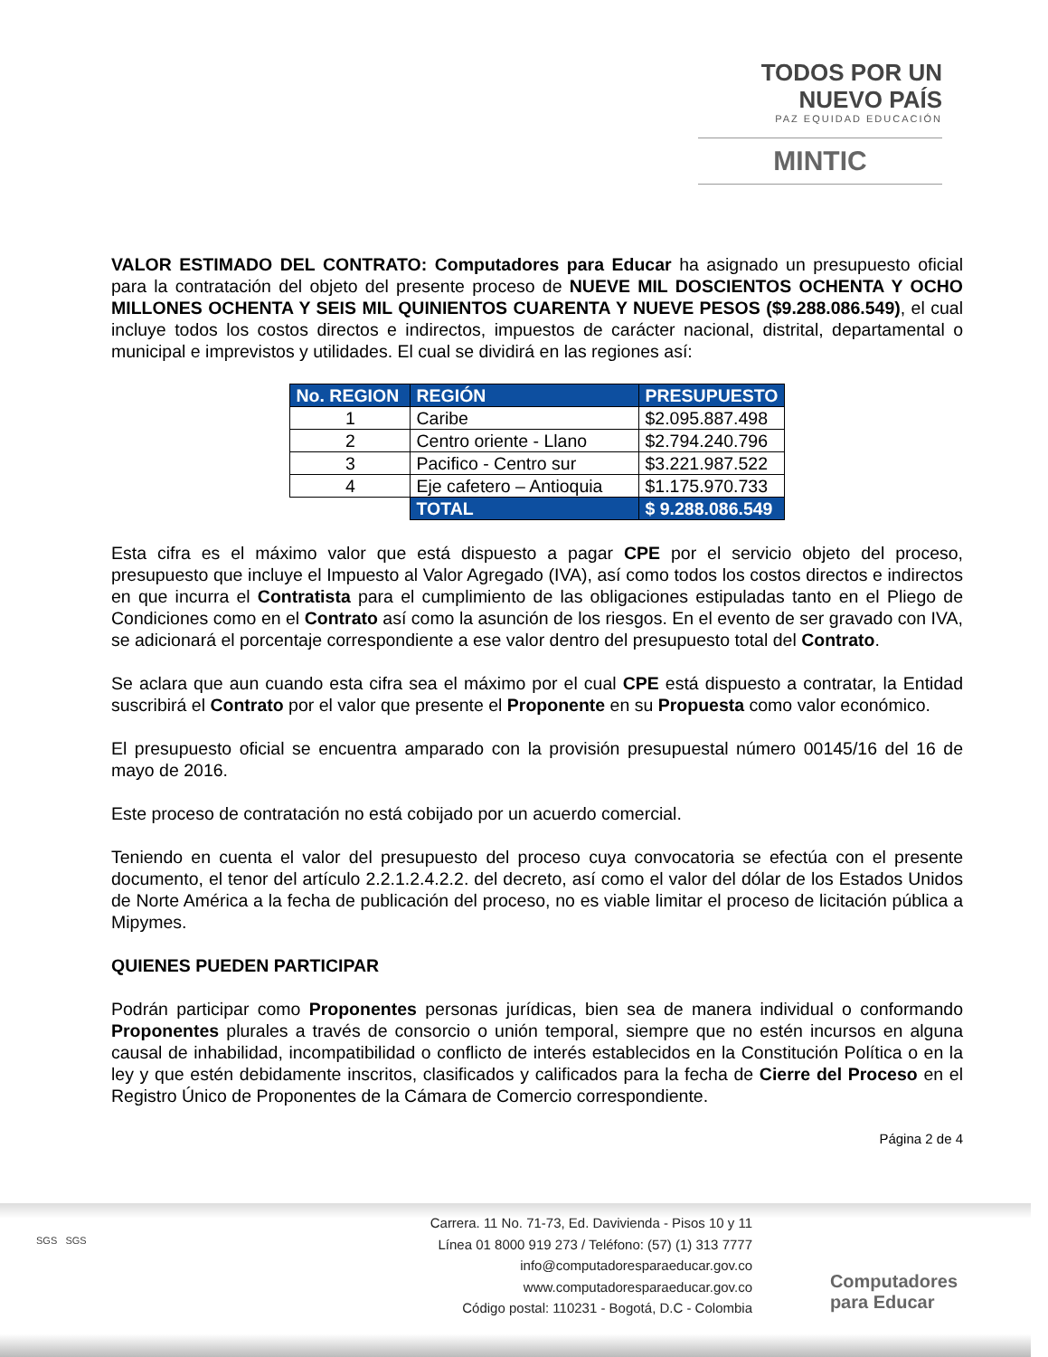TODOS POR UN
NUEVO PAÍS
PAZ EQUIDAD EDUCACIÓN
MINTIC
VALOR ESTIMADO DEL CONTRATO: Computadores para Educar ha asignado un presupuesto oficial para la contratación del objeto del presente proceso de NUEVE MIL DOSCIENTOS OCHENTA Y OCHO MILLONES OCHENTA Y SEIS MIL QUINIENTOS CUARENTA Y NUEVE PESOS ($9.288.086.549), el cual incluye todos los costos directos e indirectos, impuestos de carácter nacional, distrital, departamental o municipal e imprevistos y utilidades. El cual se dividirá en las regiones así:
| No. REGION | REGIÓN | PRESUPUESTO |
| --- | --- | --- |
| 1 | Caribe | $2.095.887.498 |
| 2 | Centro oriente - Llano | $2.794.240.796 |
| 3 | Pacifico - Centro sur | $3.221.987.522 |
| 4 | Eje cafetero – Antioquia | $1.175.970.733 |
| | TOTAL | $ 9.288.086.549 |
Esta cifra es el máximo valor que está dispuesto a pagar CPE por el servicio objeto del proceso, presupuesto que incluye el Impuesto al Valor Agregado (IVA), así como todos los costos directos e indirectos en que incurra el Contratista para el cumplimiento de las obligaciones estipuladas tanto en el Pliego de Condiciones como en el Contrato así como la asunción de los riesgos. En el evento de ser gravado con IVA, se adicionará el porcentaje correspondiente a ese valor dentro del presupuesto total del Contrato.
Se aclara que aun cuando esta cifra sea el máximo por el cual CPE está dispuesto a contratar, la Entidad suscribirá el Contrato por el valor que presente el Proponente en su Propuesta como valor económico.
El presupuesto oficial se encuentra amparado con la provisión presupuestal número 00145/16 del 16 de mayo de 2016.
Este proceso de contratación no está cobijado por un acuerdo comercial.
Teniendo en cuenta el valor del presupuesto del proceso cuya convocatoria se efectúa con el presente documento, el tenor del artículo 2.2.1.2.4.2.2. del decreto, así como el valor del dólar de los Estados Unidos de Norte América a la fecha de publicación del proceso, no es viable limitar el proceso de licitación pública a Mipymes.
QUIENES PUEDEN PARTICIPAR
Podrán participar como Proponentes personas jurídicas, bien sea de manera individual o conformando Proponentes plurales a través de consorcio o unión temporal, siempre que no estén incursos en alguna causal de inhabilidad, incompatibilidad o conflicto de interés establecidos en la Constitución Política o en la ley y que estén debidamente inscritos, clasificados y calificados para la fecha de Cierre del Proceso en el Registro Único de Proponentes de la Cámara de Comercio correspondiente.
Página 2 de 4
SGS SGS
Carrera. 11 No. 71-73, Ed. Davivienda - Pisos 10 y 11
Línea 01 8000 919 273 / Teléfono: (57) (1) 313 7777
info@computadoresparaeducar.gov.co
www.computadoresparaeducar.gov.co
Código postal: 110231 - Bogotá, D.C - Colombia
Computadores
para Educar